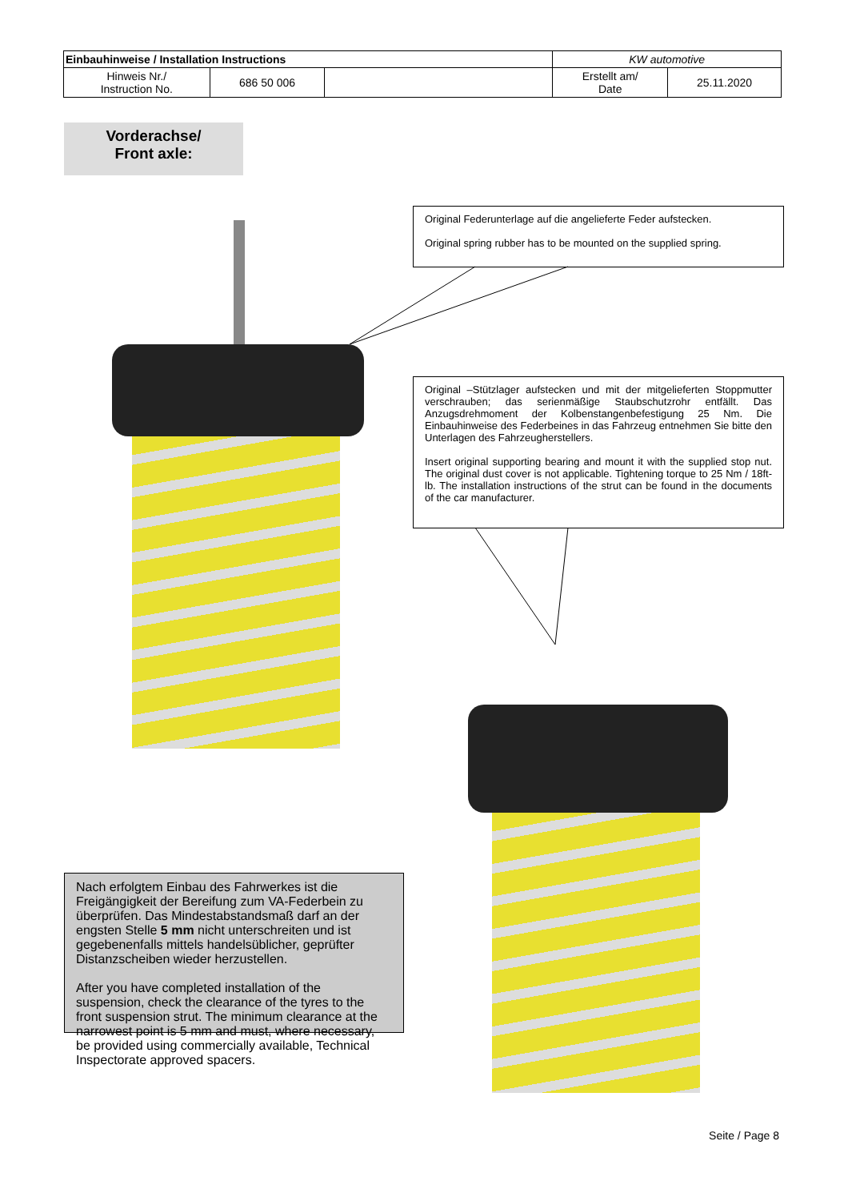| Einbauhinweise / Installation Instructions | | | KW automotive | |
| Hinweis Nr./ Instruction No. | 686 50 006 | | Erstellt am/ Date | 25.11.2020 |
Vorderachse/
Front axle:
Original Federunterlage auf die angelieferte Feder aufstecken.
Original spring rubber has to be mounted on the supplied spring.
Original –Stützlager aufstecken und mit der mitgelieferten Stoppmutter verschrauben; das serienmäßige Staubschutzrohr entfällt. Das Anzugsdrehmoment der Kolbenstangenbefestigung 25 Nm. Die Einbauhinweise des Federbeines in das Fahrzeug entnehmen Sie bitte den Unterlagen des Fahrzeugherstellers.
Insert original supporting bearing and mount it with the supplied stop nut. The original dust cover is not applicable. Tightening torque to 25 Nm / 18ft-lb. The installation instructions of the strut can be found in the documents of the car manufacturer.
Nach erfolgtem Einbau des Fahrwerkes ist die Freigängigkeit der Bereifung zum VA-Federbein zu überprüfen. Das Mindestabstandsmaß darf an der engsten Stelle 5 mm nicht unterschreiten und ist gegebenenfalls mittels handelsüblicher, geprüfter Distanzscheiben wieder herzustellen.
After you have completed installation of the suspension, check the clearance of the tyres to the front suspension strut. The minimum clearance at the narrowest point is 5 mm and must, where necessary, be provided using commercially available, Technical Inspectorate approved spacers.
Seite / Page 8